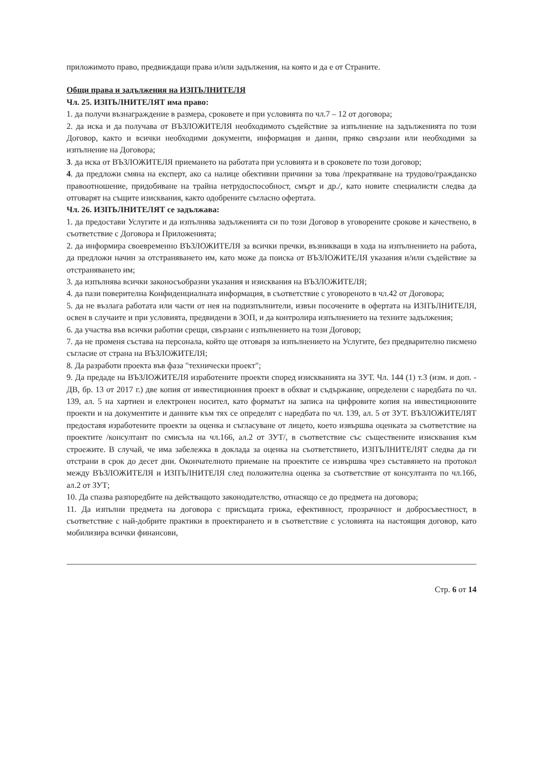приложимото право, предвиждащи права и/или задължения, на която и да е от Страните.
Общи права и задължения на ИЗПЪЛНИТЕЛЯ
Чл. 25. ИЗПЪЛНИТЕЛЯТ има право:
1. да получи възнаграждение в размера, сроковете и при условията по чл.7 – 12 от договора;
2. да иска и да получава от ВЪЗЛОЖИТЕЛЯ необходимото съдействие за изпълнение на задълженията по този Договор, както и всички необходими документи, информация и данни, пряко свързани или необходими за изпълнение на Договора;
3. да иска от ВЪЗЛОЖИТЕЛЯ приемането на работата при условията и в сроковете по този договор;
4. да предложи смяна на експерт, ако са налице обективни причини за това /прекратяване на трудово/гражданско правоотношение, придобиване на трайна нетрудоспособност, смърт и др./, като новите специалисти следва да отговарят на същите изисквания, както одобрените съгласно офертата.
Чл. 26. ИЗПЪЛНИТЕЛЯТ се задължава:
1. да предостави Услугите и да изпълнява задълженията си по този Договор в уговорените срокове и качествено, в съответствие с Договора и Приложенията;
2. да информира своевременно ВЪЗЛОЖИТЕЛЯ за всички пречки, възникващи в хода на изпълнението на работа, да предложи начин за отстраняването им, като може да поиска от ВЪЗЛОЖИТЕЛЯ указания и/или съдействие за отстраняването им;
3. да изпълнява всички законосъобразни указания и изисквания на ВЪЗЛОЖИТЕЛЯ;
4. да пази поверителна Конфиденциалната информация, в съответствие с уговореното в чл.42 от Договора;
5. да не възлага работата или части от нея на подизпълнители, извън посочените в офертата на ИЗПЪЛНИТЕЛЯ, освен в случаите и при условията, предвидени в ЗОП, и да контролира изпълнението на техните задължения;
6. да участва във всички работни срещи, свързани с изпълнението на този Договор;
7. да не променя състава на персонала, който ще отговаря за изпълнението на Услугите, без предварително писмено съгласие от страна на ВЪЗЛОЖИТЕЛЯ;
8. Да разработи проекта във фаза "технически проект";
9. Да предаде на ВЪЗЛОЖИТЕЛЯ изработените проекти според изискванията на ЗУТ. Чл. 144 (1) т.3 (изм. и доп. - ДВ, бр. 13 от 2017 г.) две копия от инвестиционния проект в обхват и съдържание, определени с наредбата по чл. 139, ал. 5 на хартиен и електронен носител, като форматът на записа на цифровите копия на инвестиционните проекти и на документите и данните към тях се определят с наредбата по чл. 139, ал. 5 от ЗУТ. ВЪЗЛОЖИТЕЛЯТ предоставя изработените проекти за оценка и съгласуване от лицето, което извършва оценката за съответствие на проектите /консултант по смисъла на чл.166, ал.2 от ЗУТ/, в съответствие със съществените изисквания към строежите. В случай, че има забележка в доклада за оценка на съответствието, ИЗПЪЛНИТЕЛЯТ следва да ги отстрани в срок до десет дни. Окончателното приемане на проектите се извършва чрез съставянето на протокол между ВЪЗЛОЖИТЕЛЯ и ИЗПЪЛНИТЕЛЯ след положителна оценка за съответствие от консултанта по чл.166, ал.2 от ЗУТ;
10. Да спазва разпоредбите на действащото законодателство, отнасящо се до предмета на договора;
11. Да изпълни предмета на договора с присъщата грижа, ефективност, прозрачност и добросъвестност, в съответствие с най-добрите практики в проектирането и в съответствие с условията на настоящия договор, като мобилизира всички финансови,
Стр. 6 от 14